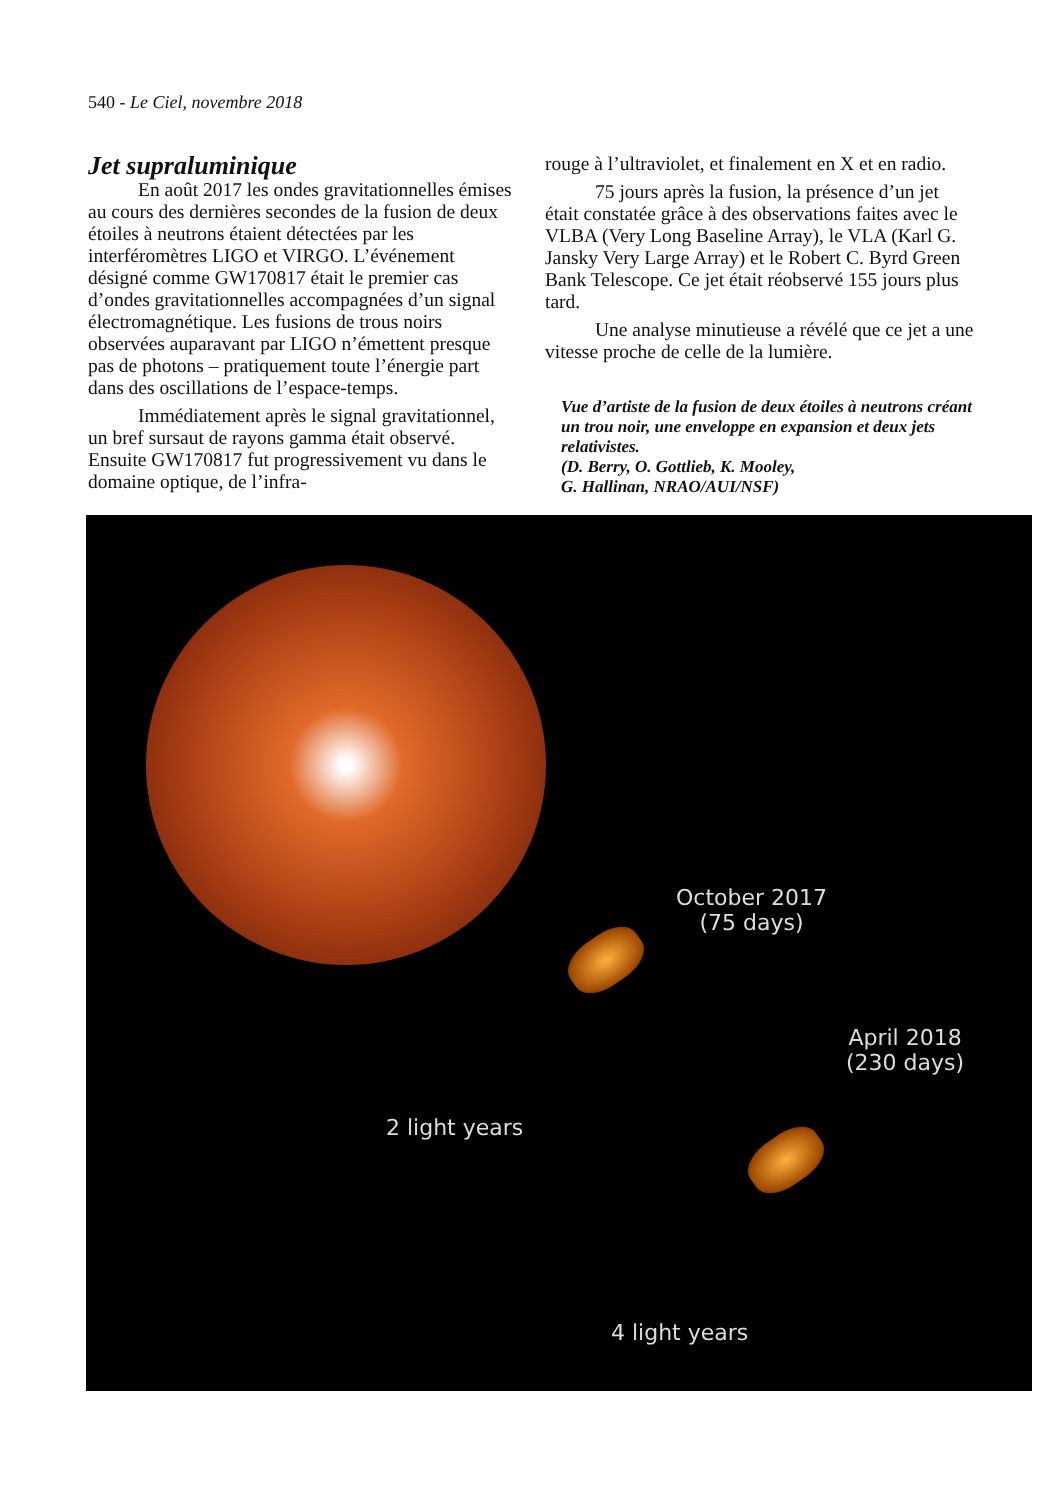540 - Le Ciel, novembre 2018
Jet supraluminique
En août 2017 les ondes gravitationnelles émises au cours des dernières secondes de la fusion de deux étoiles à neutrons étaient détectées par les interféromètres LIGO et VIRGO. L’événement désigné comme GW170817 était le premier cas d’ondes gravitationnelles accompagnées d’un signal électromagnétique. Les fusions de trous noirs observées auparavant par LIGO n’émettent presque pas de photons – pratiquement toute l’énergie part dans des oscillations de l’espace-temps.
Immédiatement après le signal gravitationnel, un bref sursaut de rayons gamma était observé. Ensuite GW170817 fut progressivement vu dans le domaine optique, de l’infra-
rouge à l’ultraviolet, et finalement en X et en radio.
75 jours après la fusion, la présence d’un jet était constatée grâce à des observations faites avec le VLBA (Very Long Baseline Array), le VLA (Karl G. Jansky Very Large Array) et le Robert C. Byrd Green Bank Telescope. Ce jet était réobservé 155 jours plus tard.
Une analyse minutieuse a révélé que ce jet a une vitesse proche de celle de la lumière.
Vue d’artiste de la fusion de deux étoiles à neutrons créant un trou noir, une enveloppe en expansion et deux jets relativistes.
(D. Berry, O. Gottlieb, K. Mooley,
G. Hallinan, NRAO/AUI/NSF)
October 2017
(75 days)
April 2018
(230 days)
2 light years
4 light years